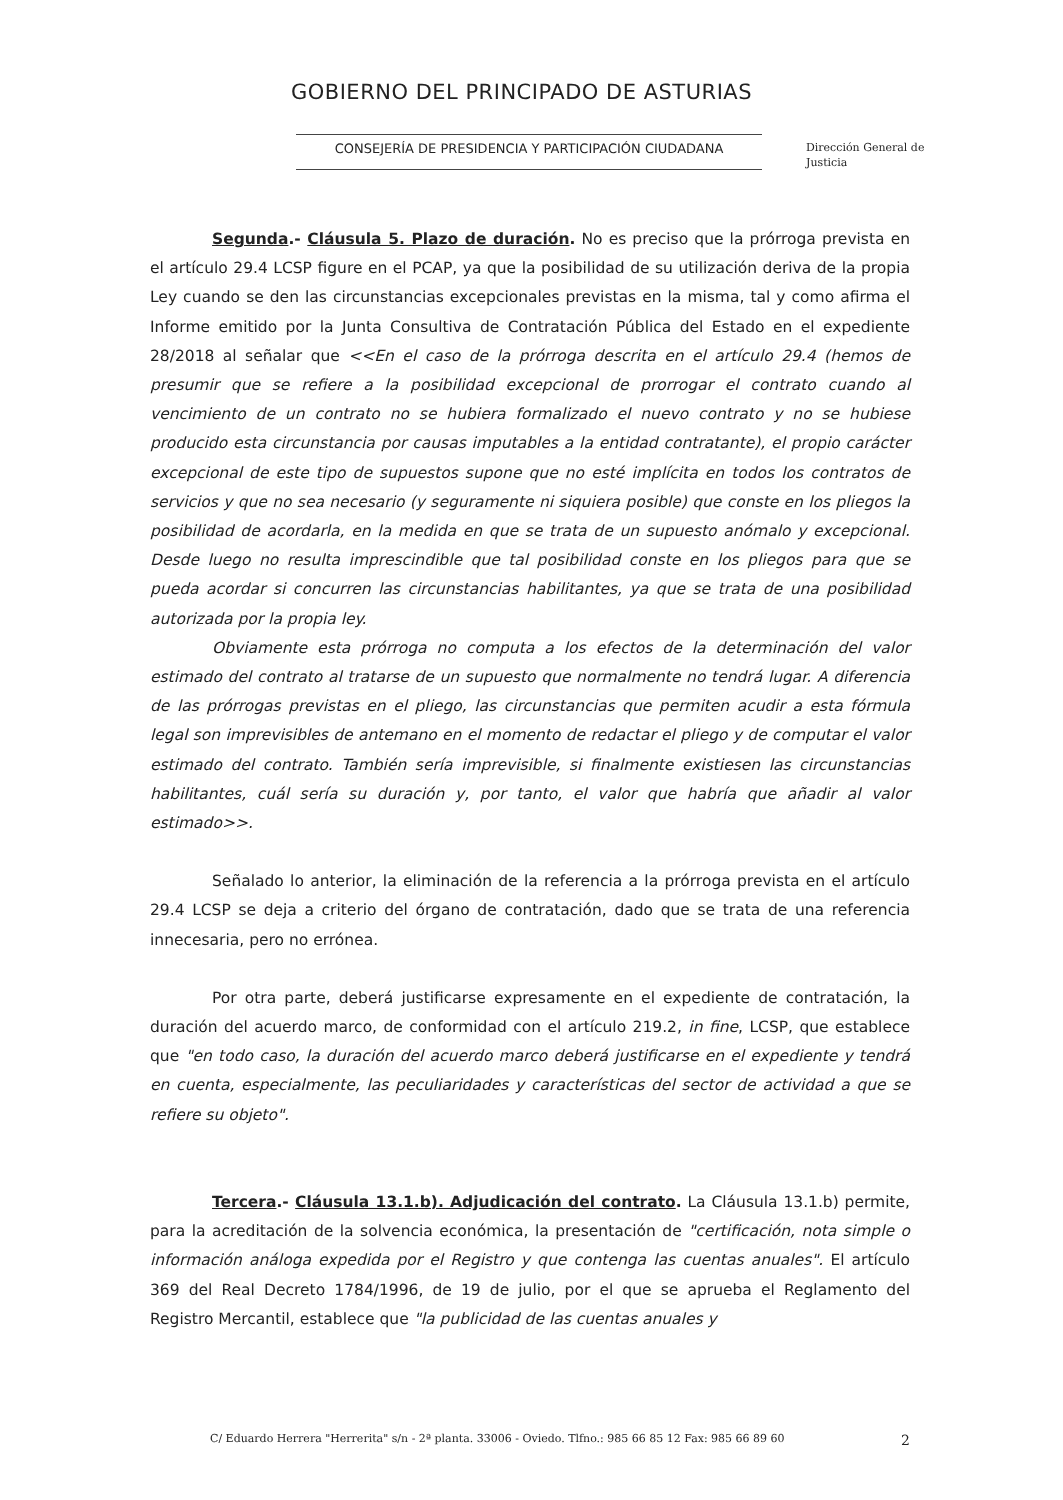GOBIERNO DEL PRINCIPADO DE ASTURIAS
CONSEJERÍA DE PRESIDENCIA Y PARTICIPACIÓN CIUDADANA
Dirección General de
Justicia
Segunda.- Cláusula 5. Plazo de duración. No es preciso que la prórroga prevista en el artículo 29.4 LCSP figure en el PCAP, ya que la posibilidad de su utilización deriva de la propia Ley cuando se den las circunstancias excepcionales previstas en la misma, tal y como afirma el Informe emitido por la Junta Consultiva de Contratación Pública del Estado en el expediente 28/2018 al señalar que <<En el caso de la prórroga descrita en el artículo 29.4 (hemos de presumir que se refiere a la posibilidad excepcional de prorrogar el contrato cuando al vencimiento de un contrato no se hubiera formalizado el nuevo contrato y no se hubiese producido esta circunstancia por causas imputables a la entidad contratante), el propio carácter excepcional de este tipo de supuestos supone que no esté implícita en todos los contratos de servicios y que no sea necesario (y seguramente ni siquiera posible) que conste en los pliegos la posibilidad de acordarla, en la medida en que se trata de un supuesto anómalo y excepcional. Desde luego no resulta imprescindible que tal posibilidad conste en los pliegos para que se pueda acordar si concurren las circunstancias habilitantes, ya que se trata de una posibilidad autorizada por la propia ley.
Obviamente esta prórroga no computa a los efectos de la determinación del valor estimado del contrato al tratarse de un supuesto que normalmente no tendrá lugar. A diferencia de las prórrogas previstas en el pliego, las circunstancias que permiten acudir a esta fórmula legal son imprevisibles de antemano en el momento de redactar el pliego y de computar el valor estimado del contrato. También sería imprevisible, si finalmente existiesen las circunstancias habilitantes, cuál sería su duración y, por tanto, el valor que habría que añadir al valor estimado>>.
Señalado lo anterior, la eliminación de la referencia a la prórroga prevista en el artículo 29.4 LCSP se deja a criterio del órgano de contratación, dado que se trata de una referencia innecesaria, pero no errónea.
Por otra parte, deberá justificarse expresamente en el expediente de contratación, la duración del acuerdo marco, de conformidad con el artículo 219.2, in fine, LCSP, que establece que "en todo caso, la duración del acuerdo marco deberá justificarse en el expediente y tendrá en cuenta, especialmente, las peculiaridades y características del sector de actividad a que se refiere su objeto".
Tercera.- Cláusula 13.1.b). Adjudicación del contrato. La Cláusula 13.1.b) permite, para la acreditación de la solvencia económica, la presentación de "certificación, nota simple o información análoga expedida por el Registro y que contenga las cuentas anuales". El artículo 369 del Real Decreto 1784/1996, de 19 de julio, por el que se aprueba el Reglamento del Registro Mercantil, establece que "la publicidad de las cuentas anuales y
C/ Eduardo Herrera "Herrerita" s/n - 2ª planta. 33006 - Oviedo. Tlfno.: 985 66 85 12 Fax: 985 66 89 60 2